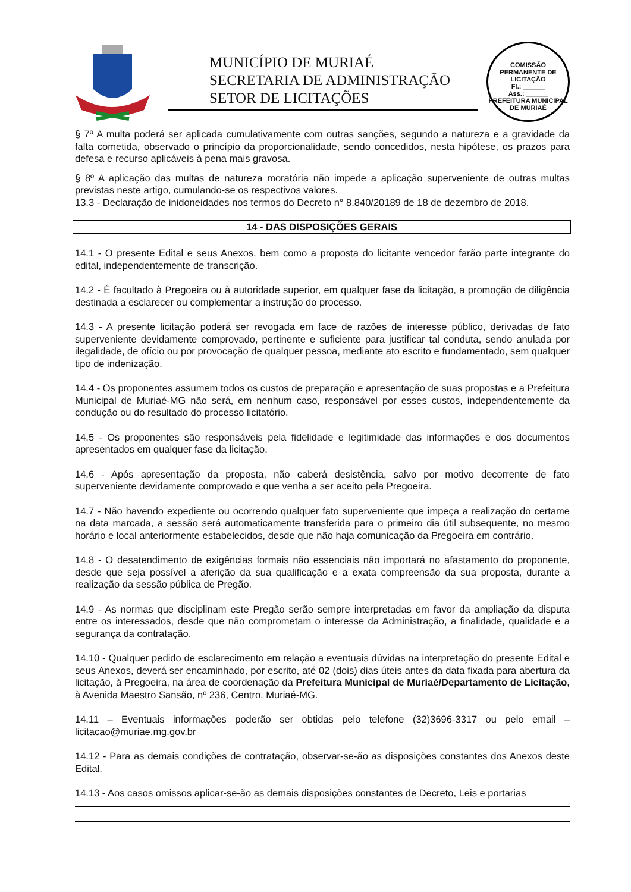MUNICÍPIO DE MURIAÉ
SECRETARIA DE ADMINISTRAÇÃO
SETOR DE LICITAÇÕES
COMISSÃO PERMANENTE DE LICITAÇÃO
Fl.: ______
Ass.: ______
PREFEITURA MUNICIPAL DE MURIAÉ
§ 7º A multa poderá ser aplicada cumulativamente com outras sanções, segundo a natureza e a gravidade da falta cometida, observado o princípio da proporcionalidade, sendo concedidos, nesta hipótese, os prazos para defesa e recurso aplicáveis à pena mais gravosa.
§ 8º A aplicação das multas de natureza moratória não impede a aplicação superveniente de outras multas previstas neste artigo, cumulando-se os respectivos valores.
13.3 - Declaração de inidoneidades nos termos do Decreto n° 8.840/20189 de 18 de dezembro de 2018.
14 - DAS DISPOSIÇÕES GERAIS
14.1 - O presente Edital e seus Anexos, bem como a proposta do licitante vencedor farão parte integrante do edital, independentemente de transcrição.
14.2 - É facultado à Pregoeira ou à autoridade superior, em qualquer fase da licitação, a promoção de diligência destinada a esclarecer ou complementar a instrução do processo.
14.3 - A presente licitação poderá ser revogada em face de razões de interesse público, derivadas de fato superveniente devidamente comprovado, pertinente e suficiente para justificar tal conduta, sendo anulada por ilegalidade, de ofício ou por provocação de qualquer pessoa, mediante ato escrito e fundamentado, sem qualquer tipo de indenização.
14.4 - Os proponentes assumem todos os custos de preparação e apresentação de suas propostas e a Prefeitura Municipal de Muriaé-MG não será, em nenhum caso, responsável por esses custos, independentemente da condução ou do resultado do processo licitatório.
14.5 - Os proponentes são responsáveis pela fidelidade e legitimidade das informações e dos documentos apresentados em qualquer fase da licitação.
14.6 - Após apresentação da proposta, não caberá desistência, salvo por motivo decorrente de fato superveniente devidamente comprovado e que venha a ser aceito pela Pregoeira.
14.7 - Não havendo expediente ou ocorrendo qualquer fato superveniente que impeça a realização do certame na data marcada, a sessão será automaticamente transferida para o primeiro dia útil subsequente, no mesmo horário e local anteriormente estabelecidos, desde que não haja comunicação da Pregoeira em contrário.
14.8 - O desatendimento de exigências formais não essenciais não importará no afastamento do proponente, desde que seja possível a aferição da sua qualificação e a exata compreensão da sua proposta, durante a realização da sessão pública de Pregão.
14.9 - As normas que disciplinam este Pregão serão sempre interpretadas em favor da ampliação da disputa entre os interessados, desde que não comprometam o interesse da Administração, a finalidade, qualidade e a segurança da contratação.
14.10 - Qualquer pedido de esclarecimento em relação a eventuais dúvidas na interpretação do presente Edital e seus Anexos, deverá ser encaminhado, por escrito, até 02 (dois) dias úteis antes da data fixada para abertura da licitação, à Pregoeira, na área de coordenação da Prefeitura Municipal de Muriaé/Departamento de Licitação, à Avenida Maestro Sansão, nº 236, Centro, Muriaé-MG.
14.11 – Eventuais informações poderão ser obtidas pelo telefone (32)3696-3317 ou pelo email – licitacao@muriae.mg.gov.br
14.12 - Para as demais condições de contratação, observar-se-ão as disposições constantes dos Anexos deste Edital.
14.13 - Aos casos omissos aplicar-se-ão as demais disposições constantes de Decreto, Leis e portarias